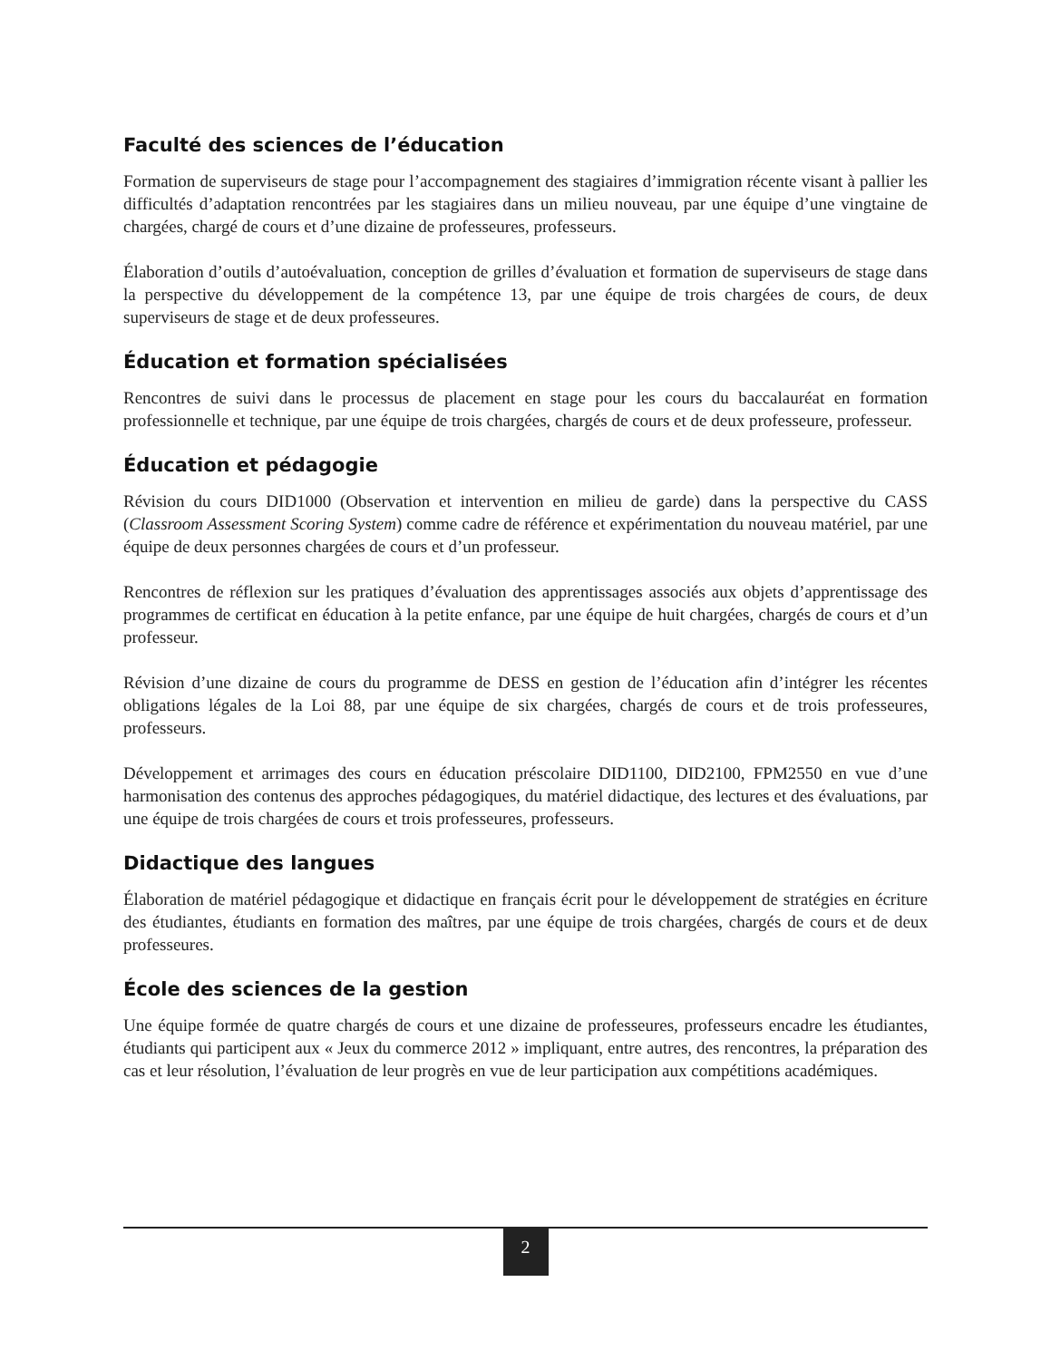Faculté des sciences de l’éducation
Formation de superviseurs de stage pour l’accompagnement des stagiaires d’immigration récente visant à pallier les difficultés d’adaptation rencontrées par les stagiaires dans un milieu nouveau, par une équipe d’une vingtaine de chargées, chargé de cours et d’une dizaine de professeures, professeurs.
Élaboration d’outils d’autoévaluation, conception de grilles d’évaluation et formation de superviseurs de stage dans la perspective du développement de la compétence 13, par une équipe de trois chargées de cours, de deux superviseurs de stage et de deux professeures.
Éducation et formation spécialisées
Rencontres de suivi dans le processus de placement en stage pour les cours du baccalauréat en formation professionnelle et technique, par une équipe de trois chargées, chargés de cours et de deux professeure, professeur.
Éducation et pédagogie
Révision du cours DID1000 (Observation et intervention en milieu de garde) dans la perspective du CASS (Classroom Assessment Scoring System) comme cadre de référence et expérimentation du nouveau matériel, par une équipe de deux personnes chargées de cours et d’un professeur.
Rencontres de réflexion sur les pratiques d’évaluation des apprentissages associés aux objets d’apprentissage des programmes de certificat en éducation à la petite enfance, par une équipe de huit chargées, chargés de cours et d’un professeur.
Révision d’une dizaine de cours du programme de DESS en gestion de l’éducation afin d’intégrer les récentes obligations légales de la Loi 88, par une équipe de six chargées, chargés de cours et de trois professeures, professeurs.
Développement et arrimages des cours en éducation préscolaire DID1100, DID2100, FPM2550 en vue d’une harmonisation des contenus des approches pédagogiques, du matériel didactique, des lectures et des évaluations, par une équipe de trois chargées de cours et trois professeures, professeurs.
Didactique des langues
Élaboration de matériel pédagogique et didactique en français écrit pour le développement de stratégies en écriture des étudiantes, étudiants en formation des maîtres, par une équipe de trois chargées, chargés de cours et de deux professeures.
École des sciences de la gestion
Une équipe formée de quatre chargés de cours et une dizaine de professeures, professeurs encadre les étudiantes, étudiants qui participent aux « Jeux du commerce 2012 » impliquant, entre autres, des rencontres, la préparation des cas et leur résolution, l’évaluation de leur progrès en vue de leur participation aux compétitions académiques.
2